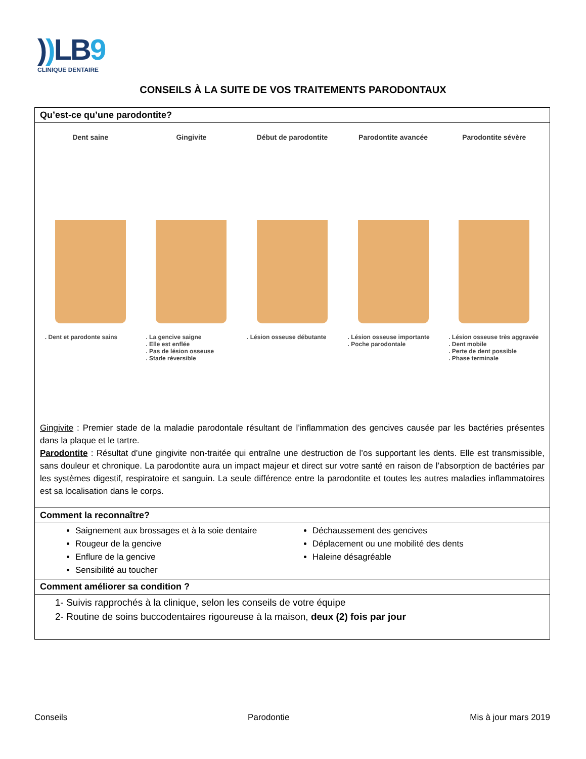)) LB9
CLINIQUE DENTAIRE
CONSEILS À LA SUITE DE VOS TRAITEMENTS PARODONTAUX
Qu’est-ce qu’une parodontite?
Dent saine
. Dent et parodonte sains
Gingivite
. La gencive saigne
. Elle est enflée
. Pas de lésion osseuse
. Stade réversible
Début de parodontite
. Lésion osseuse débutante
Parodontite avancée
. Lésion osseuse importante
. Poche parodontale
Parodontite sévère
. Lésion osseuse très aggravée
. Dent mobile
. Perte de dent possible
. Phase terminale
Gingivite : Premier stade de la maladie parodontale résultant de l’inflammation des gencives causée par les bactéries présentes dans la plaque et le tartre.
Parodontite : Résultat d’une gingivite non-traitée qui entraîne une destruction de l’os supportant les dents. Elle est transmissible, sans douleur et chronique. La parodontite aura un impact majeur et direct sur votre santé en raison de l’absorption de bactéries par les systèmes digestif, respiratoire et sanguin. La seule différence entre la parodontite et toutes les autres maladies inflammatoires est sa localisation dans le corps.
Comment la reconnaître?
Saignement aux brossages et à la soie dentaire
Rougeur de la gencive
Enflure de la gencive
Sensibilité au toucher
Déchaussement des gencives
Déplacement ou une mobilité des dents
Haleine désagréable
Comment améliorer sa condition ?
1- Suivis rapprochés à la clinique, selon les conseils de votre équipe
2- Routine de soins buccodentaires rigoureuse à la maison, deux (2) fois par jour
Conseils Parodontie Mis à jour mars 2019